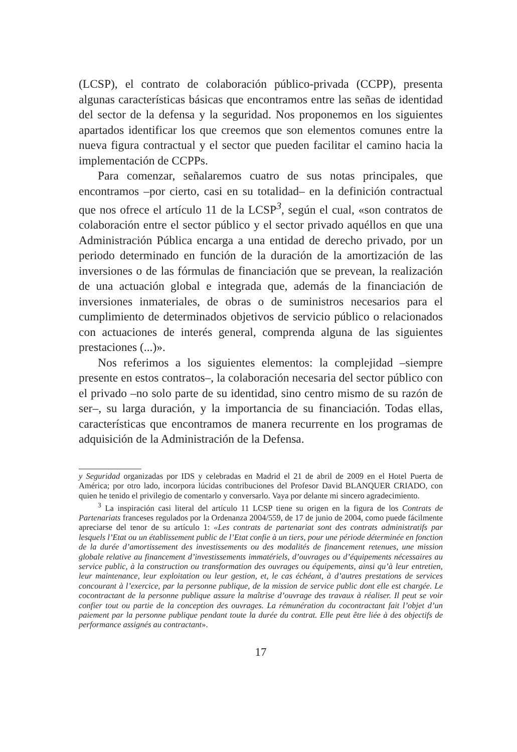(LCSP), el contrato de colaboración público-privada (CCPP), presenta algunas características básicas que encontramos entre las señas de identidad del sector de la defensa y la seguridad. Nos proponemos en los siguientes apartados identificar los que creemos que son elementos comunes entre la nueva figura contractual y el sector que pueden facilitar el camino hacia la implementación de CCPPs.
Para comenzar, señalaremos cuatro de sus notas principales, que encontramos –por cierto, casi en su totalidad– en la definición contractual que nos ofrece el artículo 11 de la LCSP<sup>3</sup>, según el cual, «son contratos de colaboración entre el sector público y el sector privado aquéllos en que una Administración Pública encarga a una entidad de derecho privado, por un periodo determinado en función de la duración de la amortización de las inversiones o de las fórmulas de financiación que se prevean, la realización de una actuación global e integrada que, además de la financiación de inversiones inmateriales, de obras o de suministros necesarios para el cumplimiento de determinados objetivos de servicio público o relacionados con actuaciones de interés general, comprenda alguna de las siguientes prestaciones (...)».
Nos referimos a los siguientes elementos: la complejidad –siempre presente en estos contratos–, la colaboración necesaria del sector público con el privado –no solo parte de su identidad, sino centro mismo de su razón de ser–, su larga duración, y la importancia de su financiación. Todas ellas, características que encontramos de manera recurrente en los programas de adquisición de la Administración de la Defensa.
y Seguridad organizadas por IDS y celebradas en Madrid el 21 de abril de 2009 en el Hotel Puerta de América; por otro lado, incorpora lúcidas contribuciones del Profesor David BLANQUER CRIADO, con quien he tenido el privilegio de comentarlo y conversarlo. Vaya por delante mi sincero agradecimiento.
<sup>3</sup> La inspiración casi literal del artículo 11 LCSP tiene su origen en la figura de los Contrats de Partenariats franceses regulados por la Ordenanza 2004/559, de 17 de junio de 2004, como puede fácilmente apreciarse del tenor de su artículo 1: «Les contrats de partenariat sont des contrats administratifs par lesquels l’Etat ou un établissement public de l’Etat confie à un tiers, pour une période déterminée en fonction de la durée d’amortissement des investissements ou des modalités de financement retenues, une mission globale relative au financement d’investissements immatériels, d’ouvrages ou d’équipements nécessaires au service public, à la construction ou transformation des ouvrages ou équipements, ainsi qu’à leur entretien, leur maintenance, leur exploitation ou leur gestion, et, le cas échéant, à d’autres prestations de services concourant à l’exercice, par la personne publique, de la mission de service public dont elle est chargée. Le cocontractant de la personne publique assure la maîtrise d’ouvrage des travaux à réaliser. Il peut se voir confier tout ou partie de la conception des ouvrages. La rémunération du cocontractant fait l’objet d’un paiement par la personne publique pendant toute la durée du contrat. Elle peut être liée à des objectifs de performance assignés au contractant».
17